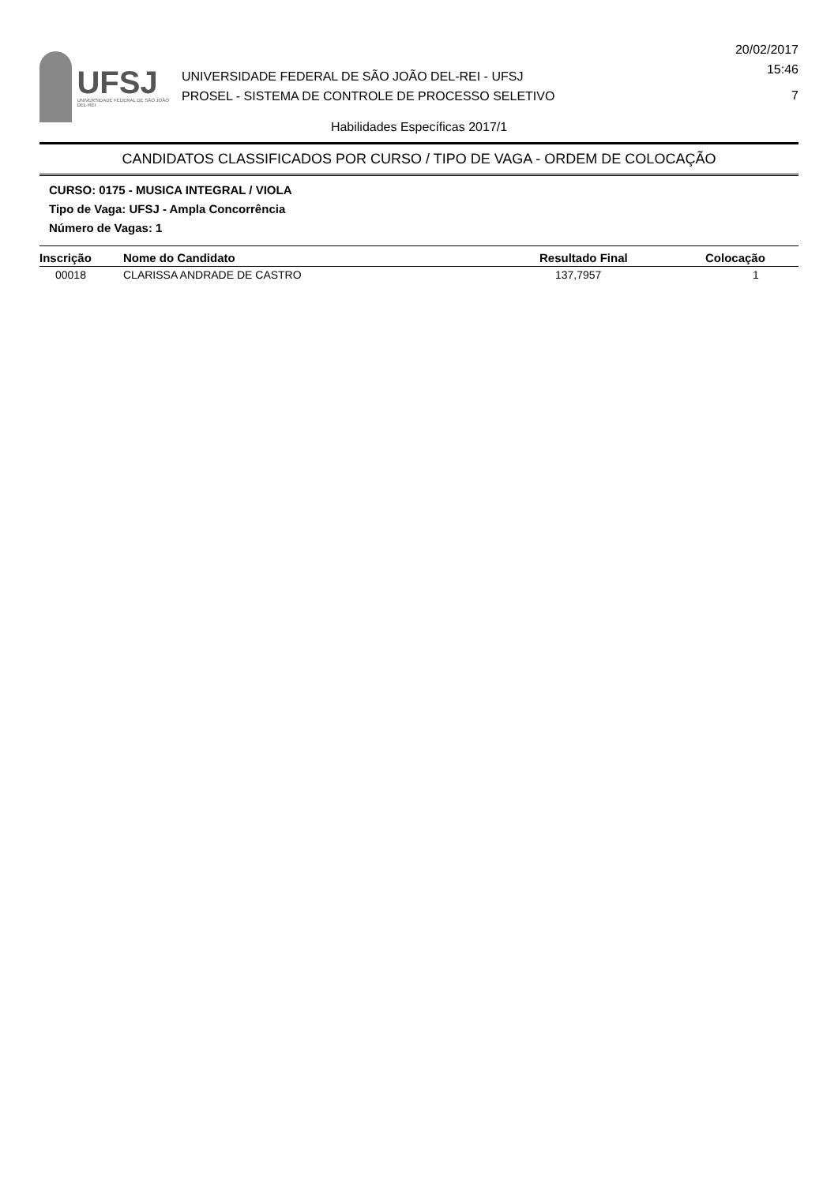UFSJ
UNIVERSIDADE FEDERAL DE SÃO JOÃO DEL-REI
UNIVERSIDADE FEDERAL DE SÃO JOÃO DEL-REI - UFSJ
PROSEL - SISTEMA DE CONTROLE DE PROCESSO SELETIVO
20/02/2017
15:46
7
Habilidades Específicas 2017/1
CANDIDATOS CLASSIFICADOS POR CURSO / TIPO DE VAGA - ORDEM DE COLOCAÇÃO
CURSO: 0175 - MUSICA INTEGRAL / VIOLA
Tipo de Vaga: UFSJ - Ampla Concorrência
Número de Vagas: 1
| Inscrição | Nome do Candidato | Resultado Final | Colocação |
| --- | --- | --- | --- |
| 00018 | CLARISSA ANDRADE DE CASTRO | 137,7957 | 1 |